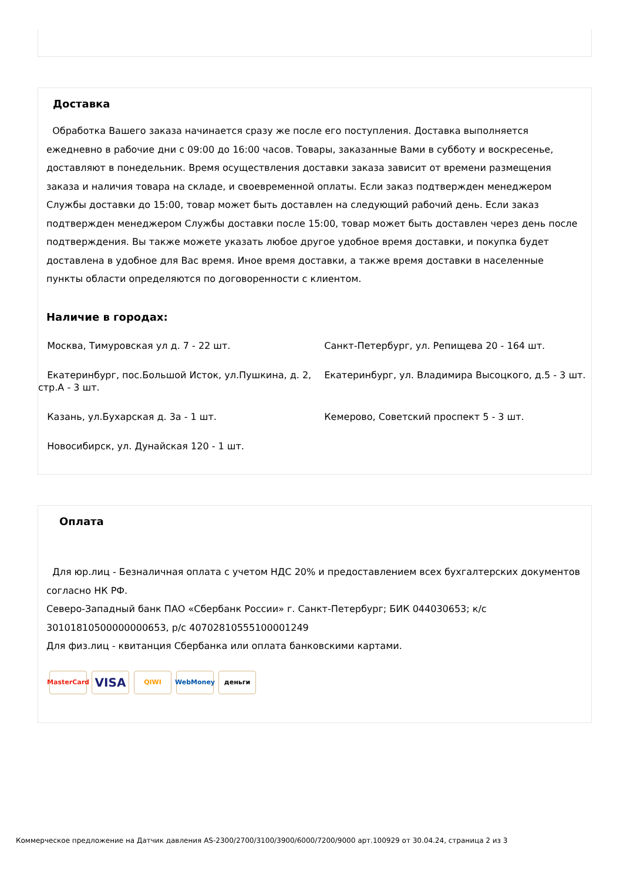Доставка
Обработка Вашего заказа начинается сразу же после его поступления. Доставка выполняется ежедневно в рабочие дни с 09:00 до 16:00 часов. Товары, заказанные Вами в субботу и воскресенье, доставляют в понедельник. Время осуществления доставки заказа зависит от времени размещения заказа и наличия товара на складе, и своевременной оплаты. Если заказ подтвержден менеджером Службы доставки до 15:00, товар может быть доставлен на следующий рабочий день. Если заказ подтвержден менеджером Службы доставки после 15:00, товар может быть доставлен через день после подтверждения. Вы также можете указать любое другое удобное время доставки, и покупка будет доставлена в удобное для Вас время. Иное время доставки, а также время доставки в населенные пункты области определяются по договоренности с клиентом.
Наличие в городах:
Москва, Тимуровская ул д. 7 - 22 шт.
Санкт-Петербург, ул. Репищева 20 - 164 шт.
Екатеринбург, пос.Большой Исток, ул.Пушкина, д. 2, стр.А - 3 шт.
Екатеринбург, ул. Владимира Высоцкого, д.5 - 3 шт.
Казань, ул.Бухарская д. 3а - 1 шт.
Кемерово, Советский проспект 5 - 3 шт.
Новосибирск, ул. Дунайская 120 - 1 шт.
Оплата
Для юр.лиц - Безналичная оплата с учетом НДС 20% и предоставлением всех бухгалтерских документов согласно НК РФ.
Северо-Западный банк ПАО «Сбербанк России» г. Санкт-Петербург; БИК 044030653; к/с 30101810500000000653, р/с 40702810555100001249
Для физ.лиц - квитанция Сбербанка или оплата банковскими картами.
MasterCard VISA QIWI WebMoney деньги
Коммерческое предложение на Датчик давления AS-2300/2700/3100/3900/6000/7200/9000 арт.100929 от 30.04.24, страница 2 из 3